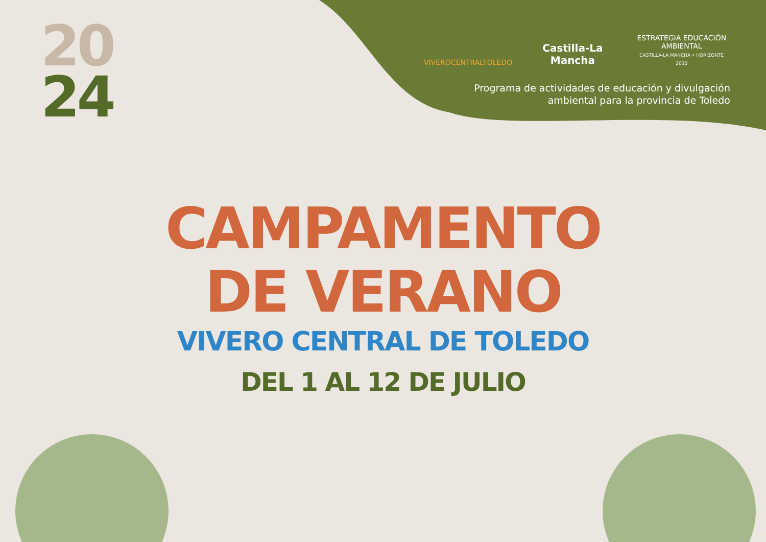20
24
VIVEROCENTRALTOLEDO
Castilla-La Mancha
ESTRATEGIA EDUCACIÓN AMBIENTAL
CASTILLA-LA MANCHA • HORIZONTE 2030
Programa de actividades de educación y divulgación ambiental para la provincia de Toledo
CAMPAMENTO
DE VERANO
VIVERO CENTRAL DE TOLEDO
DEL 1 AL 12 DE JULIO